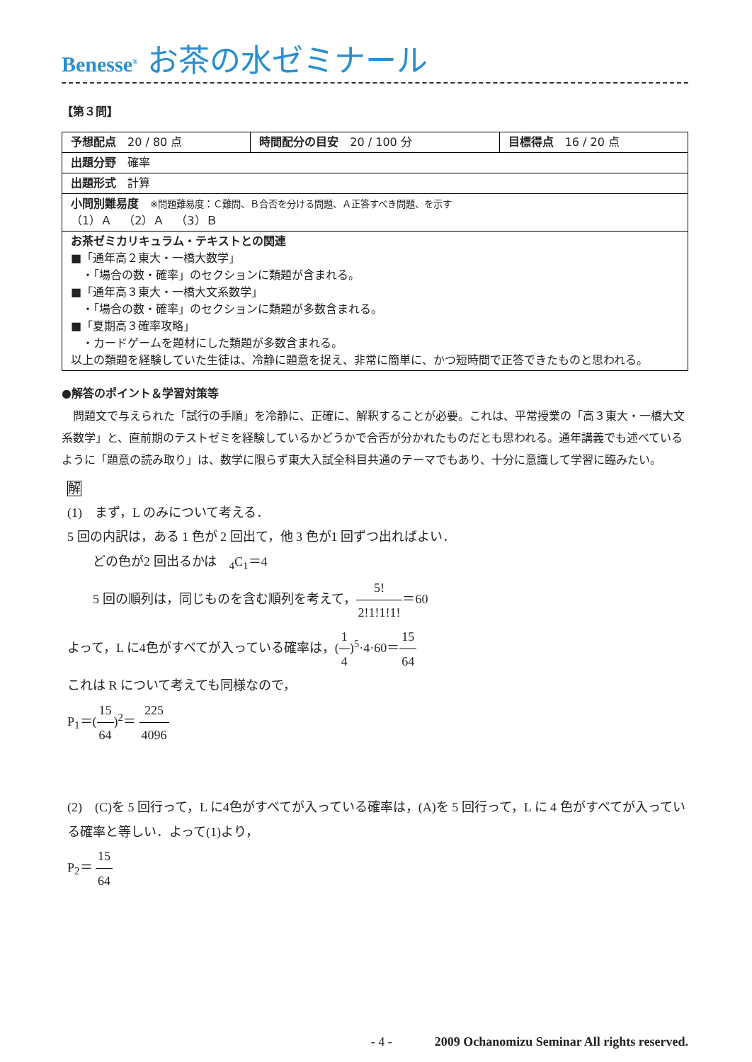Benesse<sup>®</sup> お茶の水ゼミナール
【第３問】
| 予想配点 20 / 80 点 | 時間配分の目安 20 / 100 分 | 目標得点 16 / 20 点 |
| 出題分野 確率 | | |
| 出題形式 計算 | | |
| 小問別難易度 ※問題難易度：Ｃ難問、Ｂ合否を分ける問題、Ａ正答すべき問題、を示す （1）Ａ （2）Ａ （3）Ｂ | | |
| お茶ゼミカリキュラム・テキストとの関連 ■「通年高２東大・一橋大数学」 ・「場合の数・確率」のセクションに類題が含まれる。 ■「通年高３東大・一橋大文系数学」 ・「場合の数・確率」のセクションに類題が多数含まれる。 ■「夏期高３確率攻略」 ・カードゲームを題材にした類題が多数含まれる。 以上の類題を経験していた生徒は、冷静に題意を捉え、非常に簡単に、かつ短時間で正答できたものと思われる。 | | |
●解答のポイント＆学習対策等
問題文で与えられた「試行の手順」を冷静に、正確に、解釈することが必要。これは、平常授業の「高３東大・一橋大文系数学」と、直前期のテストゼミを経験しているかどうかで合否が分かれたものだとも思われる。通年講義でも述べているように「題意の読み取り」は、数学に限らず東大入試全科目共通のテーマでもあり、十分に意識して学習に臨みたい。
解
(1)　まず，L のみについて考える．
5 回の内訳は，ある 1 色が 2 回出て，他 3 色が1 回ずつ出ればよい．
　　どの色が2 回出るかは　<sub>4</sub>C<sub>1</sub>＝4
　　5 回の順列は，同じものを含む順列を考えて，5! 2!1!1!1!＝60
よって，L に4色がすべてが入っている確率は，(1 4)<sup>5</sup>·4·60＝15 64
これは R について考えても同様なので，
P<sub>1</sub>＝(15 64)<sup>2</sup>＝ 225 4096
(2)　(C)を 5 回行って，L に4色がすべてが入っている確率は，(A)を 5 回行って，L に 4 色がすべてが入っている確率と等しい．よって(1)より，
P<sub>2</sub>＝ 15 64
- 4 - 2009 Ochanomizu Seminar All rights reserved.